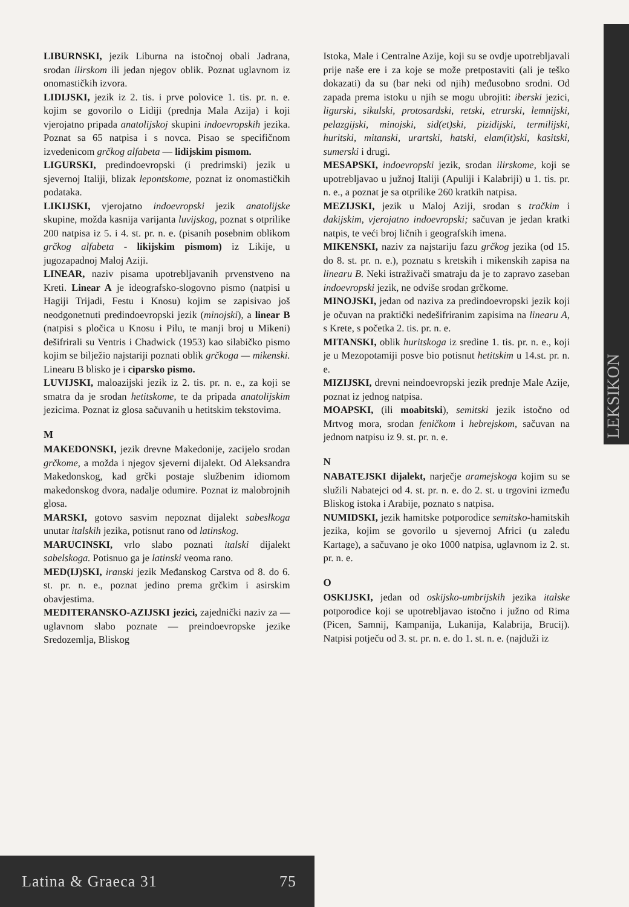LEKSIKON
LIBURNSKI, jezik Liburna na istočnoj obali Jadrana, srodan ilirskom ili jedan njegov oblik. Poznat uglavnom iz onomastičkih izvora.
LIDIJSKI, jezik iz 2. tis. i prve polovice 1. tis. pr. n. e. kojim se govorilo o Lidiji (prednja Mala Azija) i koji vjerojatno pripada anatolijskoj skupini indoevropskih jezika. Poznat sa 65 natpisa i s novca. Pisao se specifičnom izvedenicom grčkog alfabeta — lidijskim pismom.
LIGURSKI, predindoevropski (i predrimski) jezik u sjevernoj Italiji, blizak lepontskome, poznat iz onomastičkih podataka.
LIKIJSKI, vjerojatno indoevropski jezik anatolijske skupine, možda kasnija varijanta luvijskog, poznat s otprilike 200 natpisa iz 5. i 4. st. pr. n. e. (pisanih posebnim oblikom grčkog alfabeta - likijskim pismom) iz Likije, u jugozapadnoj Maloj Aziji.
LINEAR, naziv pisama upotrebljavanih prvenstveno na Kreti. Linear A je ideografsko-slogovno pismo (natpisi u Hagiji Trijadi, Festu i Knosu) kojim se zapisivao još neodgonetnuti predindoevropski jezik (minojski), a linear B (natpisi s pločica u Knosu i Pilu, te manji broj u Mikeni) dešifrirali su Ventris i Chadwick (1953) kao silabičko pismo kojim se bilježio najstariji poznati oblik grčkoga — mikenski. Linearu B blisko je i ciparsko pismo.
LUVIJSKI, maloazijski jezik iz 2. tis. pr. n. e., za koji se smatra da je srodan hetitskome, te da pripada anatolijskim jezicima. Poznat iz glosa sačuvanih u hetitskim tekstovima.
M
MAKEDONSKI, jezik drevne Makedonije, zacijelo srodan grčkome, a možda i njegov sjeverni dijalekt. Od Aleksandra Makedonskog, kad grčki postaje službenim idiomom makedonskog dvora, nadalje odumire. Poznat iz malobrojnih glosa.
MARSKI, gotovo sasvim nepoznat dijalekt sabeslkoga unutar italskih jezika, potisnut rano od latinskog.
MARUCINSKI, vrlo slabo poznati italski dijalekt sabelskoga. Potisnuo ga je latinski veoma rano.
MED(IJ)SKI, iranski jezik Međanskog Carstva od 8. do 6. st. pr. n. e., poznat jedino prema grčkim i asirskim obavjestima.
MEDITERANSKO-AZIJSKI jezici, zajednički naziv za — uglavnom slabo poznate — preindoevropske jezike Sredozemlja, Bliskog
Istoka, Male i Centralne Azije, koji su se ovdje upotrebljavali prije naše ere i za koje se može pretpostaviti (ali je teško dokazati) da su (bar neki od njih) međusobno srodni. Od zapada prema istoku u njih se mogu ubrojiti: iberski jezici, ligurski, sikulski, protosardski, retski, etrurski, lemnijski, pelazgijski, minojski, sid(et)ski, pizidijski, termilijski, huritski, mitanski, urartski, hatski, elam(it)ski, kasitski, sumerski i drugi.
MESAPSKI, indoevropski jezik, srodan ilirskome, koji se upotrebljavao u južnoj Italiji (Apuliji i Kalabriji) u 1. tis. pr. n. e., a poznat je sa otprilike 260 kratkih natpisa.
MEZIJSKI, jezik u Maloj Aziji, srodan s tračkim i dakijskim, vjerojatno indoevropski; sačuvan je jedan kratki natpis, te veći broj ličnih i geografskih imena.
MIKENSKI, naziv za najstariju fazu grčkog jezika (od 15. do 8. st. pr. n. e.), poznatu s kretskih i mikenskih zapisa na linearu B. Neki istraživači smatraju da je to zapravo zaseban indoevropski jezik, ne odviše srodan grčkome.
MINOJSKI, jedan od naziva za predindoevropski jezik koji je očuvan na praktički nedešifriranim zapisima na linearu A, s Krete, s početka 2. tis. pr. n. e.
MITANSKI, oblik huritskoga iz sredine 1. tis. pr. n. e., koji je u Mezopotamiji posve bio potisnut hetitskim u 14.st. pr. n. e.
MIZIJSKI, drevni neindoevropski jezik prednje Male Azije, poznat iz jednog natpisa.
MOAPSKI, (ili moabitski), semitski jezik istočno od Mrtvog mora, srodan feničkom i hebrejskom, sačuvan na jednom natpisu iz 9. st. pr. n. e.
N
NABATEJSKI dijalekt, narječje aramejskoga kojim su se služili Nabatejci od 4. st. pr. n. e. do 2. st. u trgovini između Bliskog istoka i Arabije, poznato s natpisa.
NUMIDSKI, jezik hamitske potporodice semitsko-hamitskih jezika, kojim se govorilo u sjevernoj Africi (u zaleđu Kartage), a sačuvano je oko 1000 natpisa, uglavnom iz 2. st. pr. n. e.
O
OSKIJSKI, jedan od oskijsko-umbrijskih jezika italske potporodice koji se upotrebljavao istočno i južno od Rima (Picen, Samnij, Kampanija, Lukanija, Kalabrija, Brucij). Natpisi potječu od 3. st. pr. n. e. do 1. st. n. e. (najduži iz
Latina & Graeca 31 75